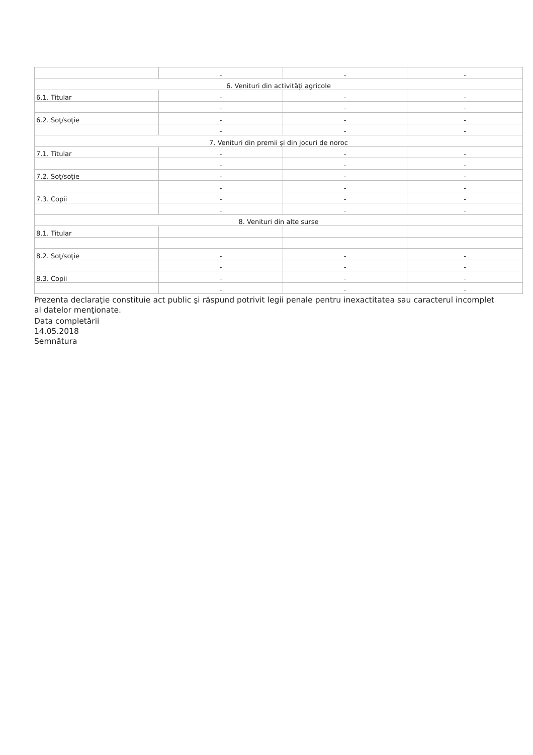| | - | - | - |
| 6. Venituri din activităţi agricole | | | |
| 6.1. Titular | - | - | - |
| | - | - | - |
| 6.2. Soţ/soţie | - | - | - |
| | - | - | - |
| 7. Venituri din premii şi din jocuri de noroc | | | |
| 7.1. Titular | - | - | - |
| | - | - | - |
| 7.2. Soţ/soţie | - | - | - |
| | - | - | - |
| 7.3. Copii | - | - | - |
| | - | - | - |
| 8. Venituri din alte surse | | | |
| 8.1. Titular | | | |
| 8.2. Soţ/soţie | - | - | - |
| | - | - | - |
| 8.3. Copii | - | - | - |
| | - | - | - |
Prezenta declaraţie constituie act public şi răspund potrivit legii penale pentru inexactitatea sau caracterul incomplet al datelor menţionate.
Data completării
14.05.2018
Semnătura